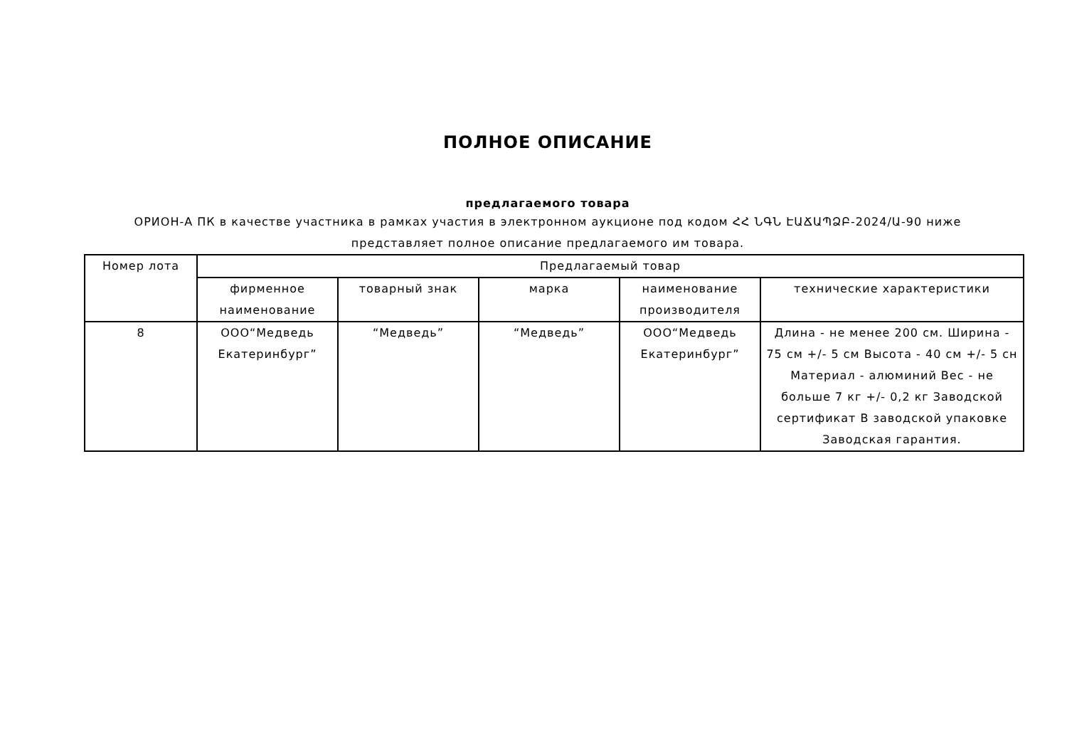ПОЛНОЕ ОПИСАНИЕ
предлагаемого товара
ОРИОН-А ПК в качестве участника в рамках участия в электронном аукционе под кодом ՀՀ ՆԳՆ ԷԱՃԱՊՁԲ-2024/Ա-90 ниже представляет полное описание предлагаемого им товара.
| Номер лота | Предлагаемый товар | | | | |
| --- | --- | --- | --- | --- | --- |
| | фирменное наименование | товарный знак | марка | наименование производителя | технические характеристики |
| 8 | ООО“Медведь Екатеринбург” | “Медведь” | “Медведь” | ООО“Медведь Екатеринбург” | Длина - не менее 200 см. Ширина - 75 см +/- 5 см Высота - 40 см +/- 5 сн Материал - алюминий Вес - не больше 7 кг +/- 0,2 кг Заводской сертификат В заводской упаковке Заводская гарантия. |